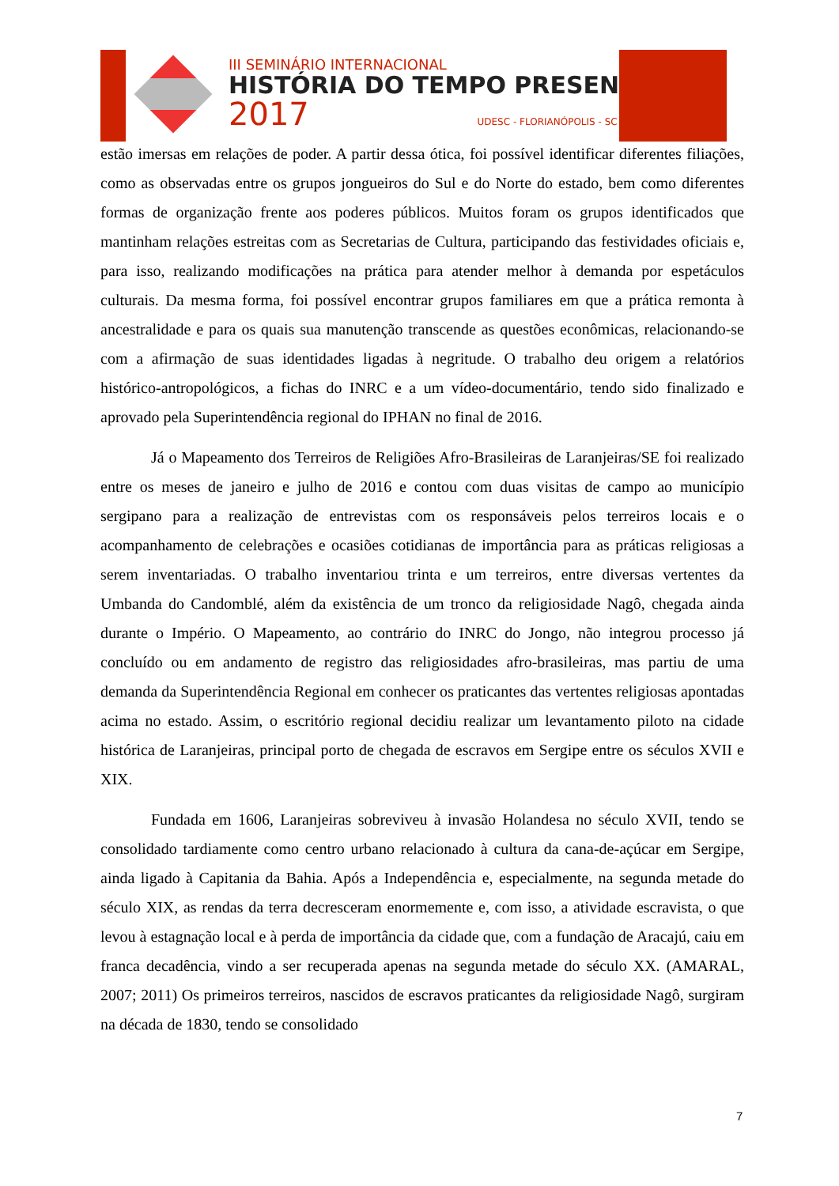III SEMINÁRIO INTERNACIONAL
HISTÓRIA DO TEMPO PRESENTE
2017 UDESC - FLORIANÓPOLIS - SC
estão imersas em relações de poder. A partir dessa ótica, foi possível identificar diferentes filiações, como as observadas entre os grupos jongueiros do Sul e do Norte do estado, bem como diferentes formas de organização frente aos poderes públicos. Muitos foram os grupos identificados que mantinham relações estreitas com as Secretarias de Cultura, participando das festividades oficiais e, para isso, realizando modificações na prática para atender melhor à demanda por espetáculos culturais. Da mesma forma, foi possível encontrar grupos familiares em que a prática remonta à ancestralidade e para os quais sua manutenção transcende as questões econômicas, relacionando-se com a afirmação de suas identidades ligadas à negritude. O trabalho deu origem a relatórios histórico-antropológicos, a fichas do INRC e a um vídeo-documentário, tendo sido finalizado e aprovado pela Superintendência regional do IPHAN no final de 2016.
Já o Mapeamento dos Terreiros de Religiões Afro-Brasileiras de Laranjeiras/SE foi realizado entre os meses de janeiro e julho de 2016 e contou com duas visitas de campo ao município sergipano para a realização de entrevistas com os responsáveis pelos terreiros locais e o acompanhamento de celebrações e ocasiões cotidianas de importância para as práticas religiosas a serem inventariadas. O trabalho inventariou trinta e um terreiros, entre diversas vertentes da Umbanda do Candomblé, além da existência de um tronco da religiosidade Nagô, chegada ainda durante o Império. O Mapeamento, ao contrário do INRC do Jongo, não integrou processo já concluído ou em andamento de registro das religiosidades afro-brasileiras, mas partiu de uma demanda da Superintendência Regional em conhecer os praticantes das vertentes religiosas apontadas acima no estado. Assim, o escritório regional decidiu realizar um levantamento piloto na cidade histórica de Laranjeiras, principal porto de chegada de escravos em Sergipe entre os séculos XVII e XIX.
Fundada em 1606, Laranjeiras sobreviveu à invasão Holandesa no século XVII, tendo se consolidado tardiamente como centro urbano relacionado à cultura da cana-de-açúcar em Sergipe, ainda ligado à Capitania da Bahia. Após a Independência e, especialmente, na segunda metade do século XIX, as rendas da terra decresceram enormemente e, com isso, a atividade escravista, o que levou à estagnação local e à perda de importância da cidade que, com a fundação de Aracajú, caiu em franca decadência, vindo a ser recuperada apenas na segunda metade do século XX. (AMARAL, 2007; 2011) Os primeiros terreiros, nascidos de escravos praticantes da religiosidade Nagô, surgiram na década de 1830, tendo se consolidado
7